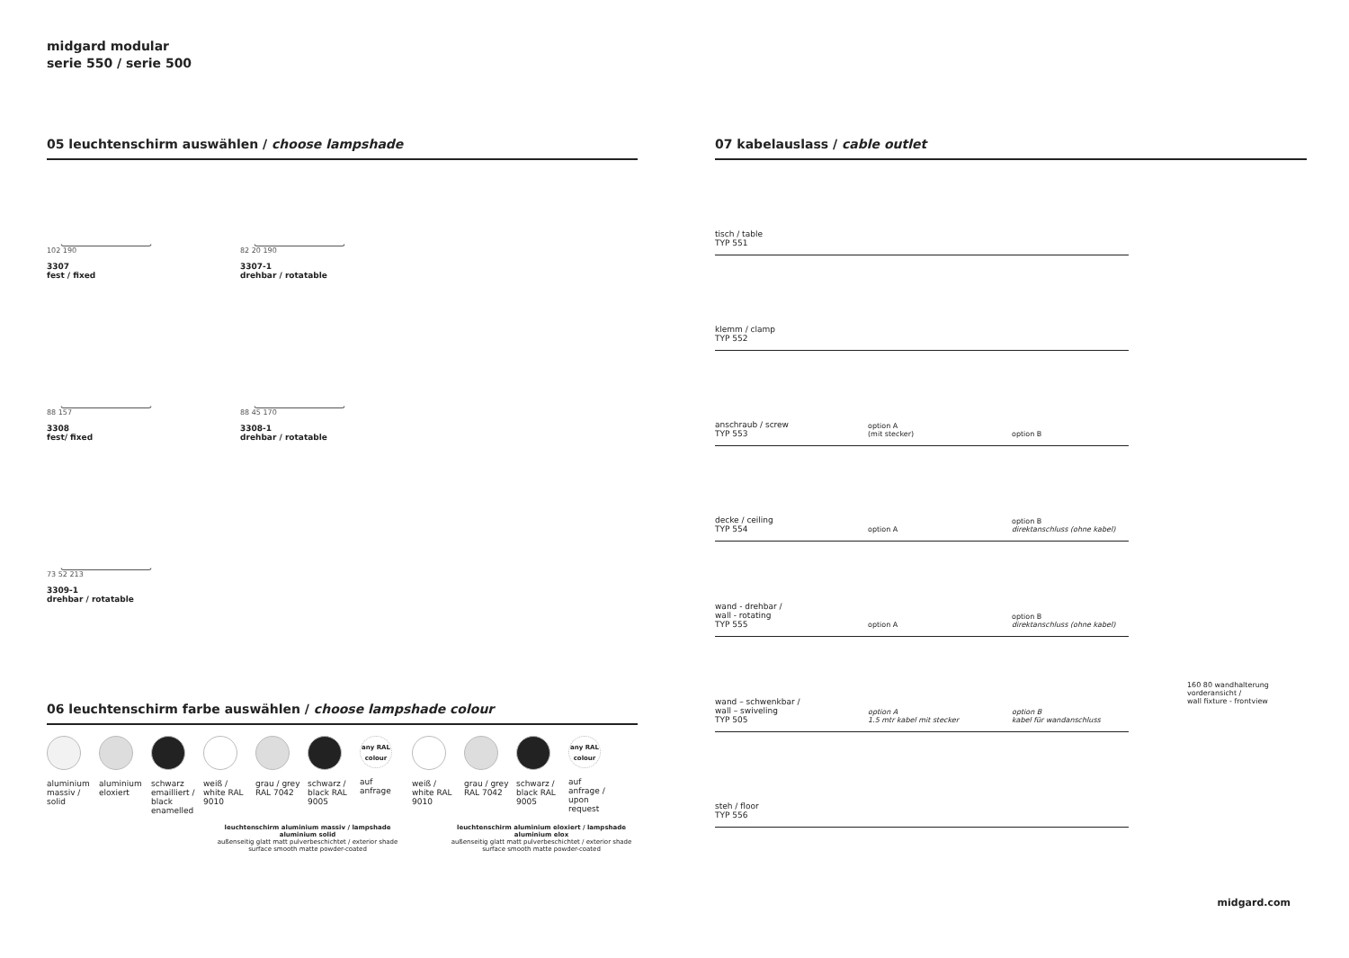midgard modular
serie 550 / serie 500
05 leuchtenschirm auswählen / choose lampshade
102 190
3307
fest / fixed
82 20 190
3307-1
drehbar / rotatable
88 157
3308
fest/ fixed
88 45 170
3308-1
drehbar / rotatable
73 52 213
3309-1
drehbar / rotatable
06 leuchtenschirm farbe auswählen / choose lampshade colour
aluminium massiv / solid
aluminium eloxiert
schwarz emailliert / black enamelled
weiß / white RAL 9010
grau / grey RAL 7042
schwarz / black RAL 9005
any RAL colour
auf anfrage
weiß / white RAL 9010
grau / grey RAL 7042
schwarz / black RAL 9005
any RAL colour
auf anfrage / upon request
leuchtenschirm aluminium massiv / lampshade aluminium solid
außenseitig glatt matt pulverbeschichtet / exterior shade surface smooth matte powder-coated
leuchtenschirm aluminium eloxiert / lampshade aluminium elox
außenseitig glatt matt pulverbeschichtet / exterior shade surface smooth matte powder-coated
07 kabelauslass / cable outlet
tisch / table
TYP 551
klemm / clamp
TYP 552
anschraub / screw
TYP 553
option A
(mit stecker) option B
decke / ceiling
TYP 554
option A option B
direktanschluss (ohne kabel)
wand - drehbar /
wall - rotating
TYP 555
option A option B
direktanschluss (ohne kabel)
wand – schwenkbar /
wall – swiveling
TYP 505
option A
1.5 mtr kabel mit stecker option B
kabel für wandanschluss
steh / floor
TYP 556
160 80 wandhalterung
vorderansicht /
wall fixture - frontview
midgard.com